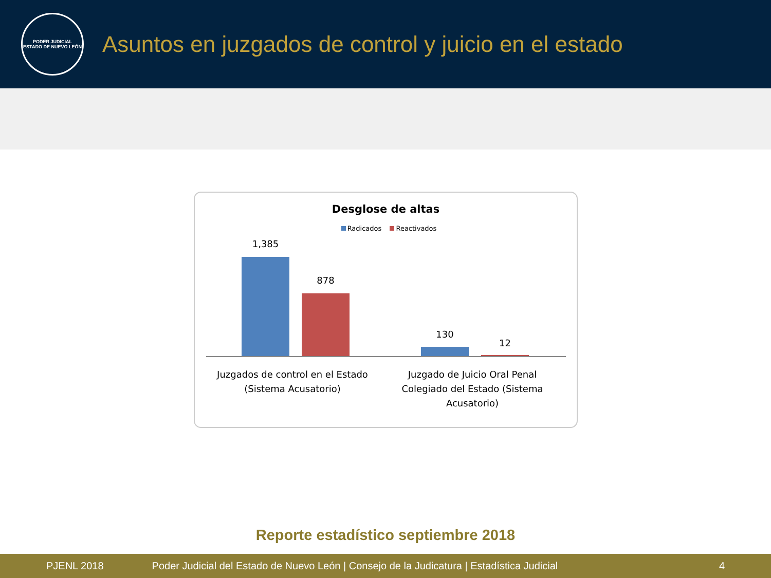PODER JUDICIAL
ESTADO DE NUEVO LEÓN
Asuntos en juzgados de control y juicio en el estado
Desglose de altas
Radicados Reactivados
1,385
878
130
12
Juzgados de control en el Estado (Sistema Acusatorio)
Juzgado de Juicio Oral Penal Colegiado del Estado (Sistema Acusatorio)
Reporte estadístico septiembre 2018
PJENL 2018 Poder Judicial del Estado de Nuevo León | Consejo de la Judicatura | Estadística Judicial 4